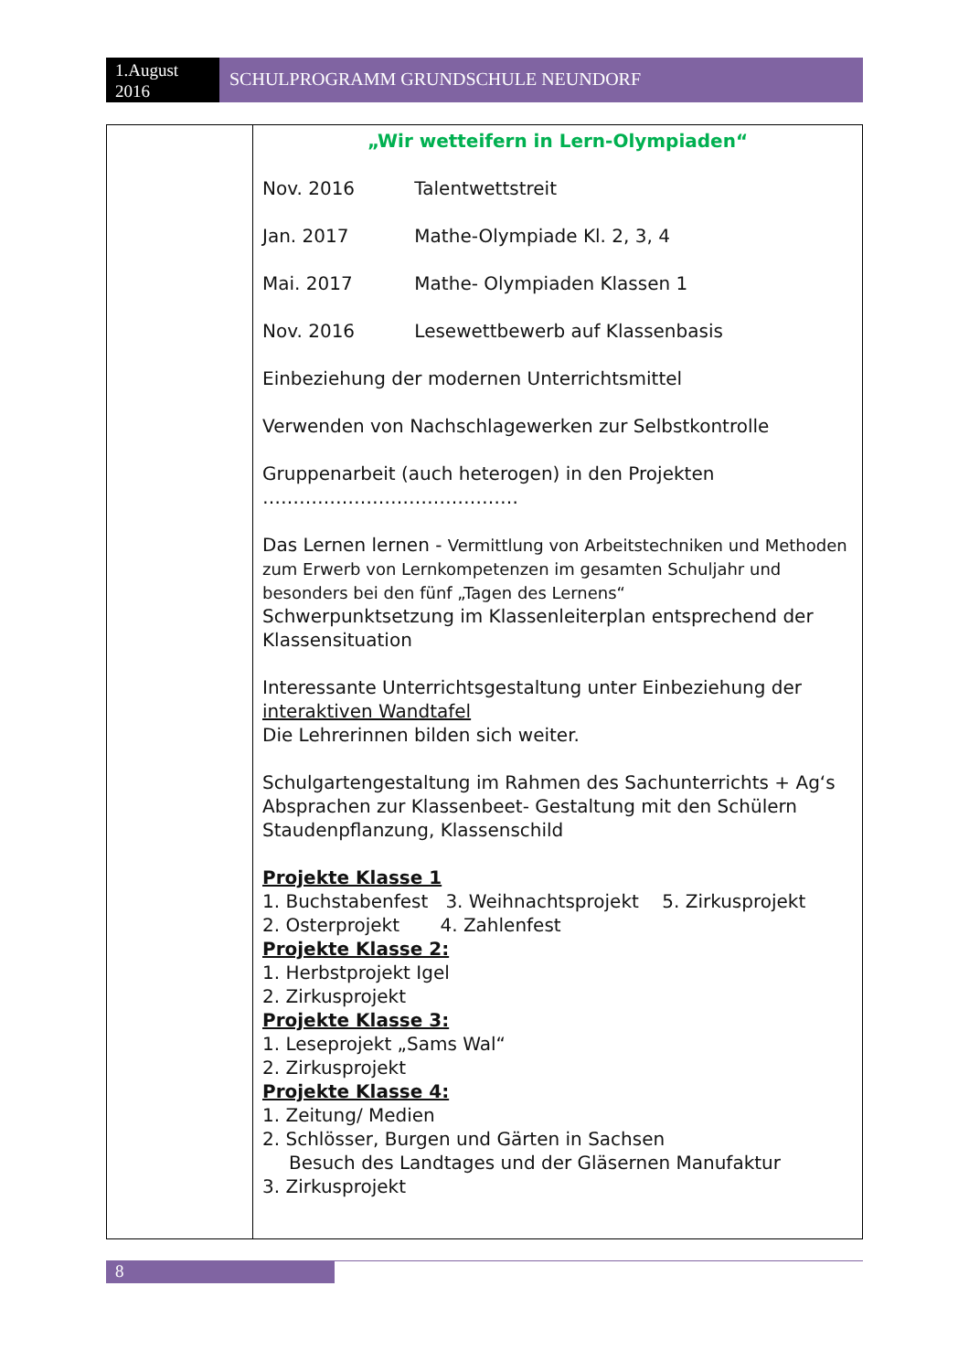1.August 2016
SCHULPROGRAMM GRUNDSCHULE NEUNDORF
| | „Wir wetteifern in Lern-Olympiaden“ Nov. 2016 Talentwettstreit Jan. 2017 Mathe-Olympiade Kl. 2, 3, 4 Mai. 2017 Mathe- Olympiaden Klassen 1 Nov. 2016 Lesewettbewerb auf Klassenbasis Einbeziehung der modernen Unterrichtsmittel Verwenden von Nachschlagewerken zur Selbstkontrolle Gruppenarbeit (auch heterogen) in den Projekten …………………………………… Das Lernen lernen - Vermittlung von Arbeitstechniken und Methoden zum Erwerb von Lernkompetenzen im gesamten Schuljahr und besonders bei den fünf „Tagen des Lernens“ Schwerpunktsetzung im Klassenleiterplan entsprechend der Klassensituation Interessante Unterrichtsgestaltung unter Einbeziehung der interaktiven Wandtafel Die Lehrerinnen bilden sich weiter. Schulgartengestaltung im Rahmen des Sachunterrichts + Ag‘s Absprachen zur Klassenbeet- Gestaltung mit den Schülern Staudenpflanzung, Klassenschild Projekte Klasse 1 1. Buchstabenfest 3. Weihnachtsprojekt 5. Zirkusprojekt 2. Osterprojekt 4. Zahlenfest Projekte Klasse 2: 1. Herbstprojekt Igel 2. Zirkusprojekt Projekte Klasse 3: 1. Leseprojekt „Sams Wal“ 2. Zirkusprojekt Projekte Klasse 4: 1. Zeitung/ Medien 2. Schlösser, Burgen und Gärten in Sachsen Besuch des Landtages und der Gläsernen Manufaktur 3. Zirkusprojekt |
8